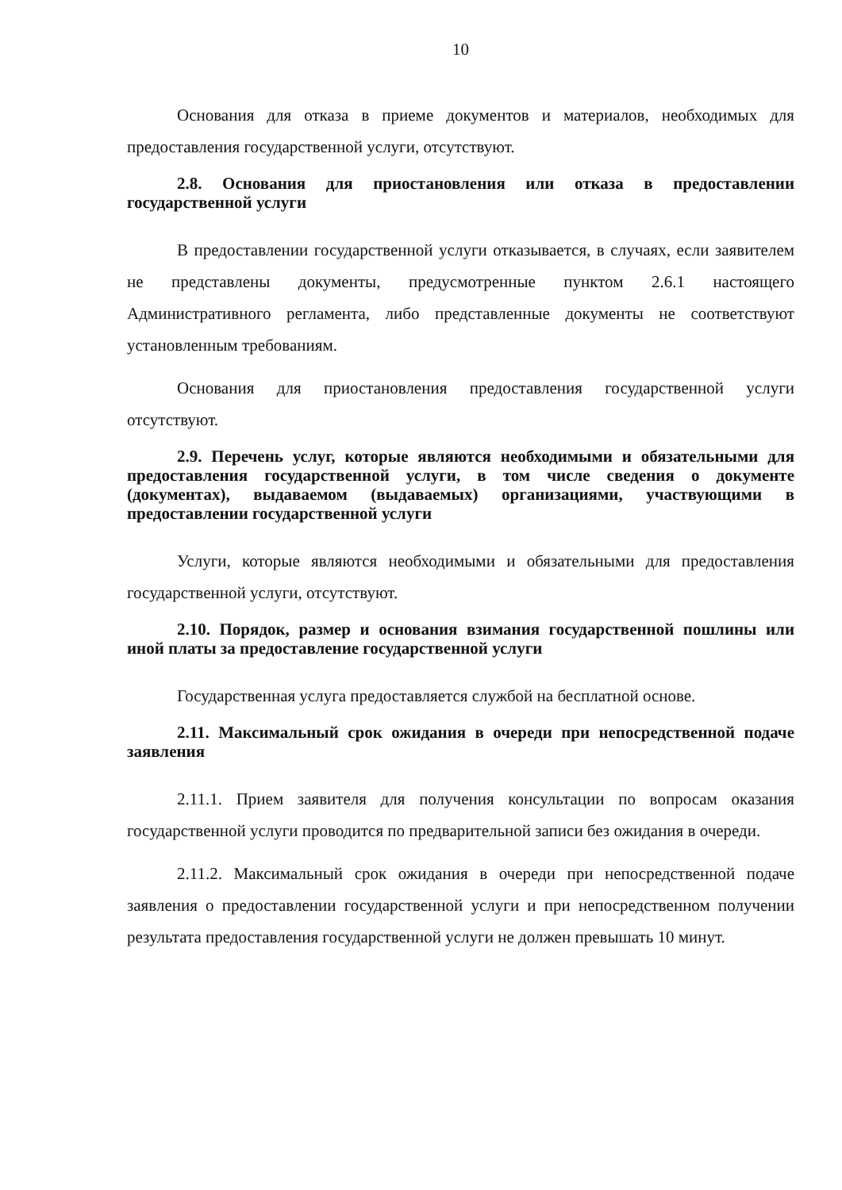10
Основания для отказа в приеме документов и материалов, необходимых для предоставления государственной услуги, отсутствуют.
2.8. Основания для приостановления или отказа в предоставлении государственной услуги
В предоставлении государственной услуги отказывается, в случаях, если заявителем не представлены документы, предусмотренные пунктом 2.6.1 настоящего Административного регламента, либо представленные документы не соответствуют установленным требованиям.
Основания для приостановления предоставления государственной услуги отсутствуют.
2.9. Перечень услуг, которые являются необходимыми и обязательными для предоставления государственной услуги, в том числе сведения о документе (документах), выдаваемом (выдаваемых) организациями, участвующими в предоставлении государственной услуги
Услуги, которые являются необходимыми и обязательными для предоставления государственной услуги, отсутствуют.
2.10. Порядок, размер и основания взимания государственной пошлины или иной платы за предоставление государственной услуги
Государственная услуга предоставляется службой на бесплатной основе.
2.11. Максимальный срок ожидания в очереди при непосредственной подаче заявления
2.11.1. Прием заявителя для получения консультации по вопросам оказания государственной услуги проводится по предварительной записи без ожидания в очереди.
2.11.2. Максимальный срок ожидания в очереди при непосредственной подаче заявления о предоставлении государственной услуги и при непосредственном получении результата предоставления государственной услуги не должен превышать 10 минут.